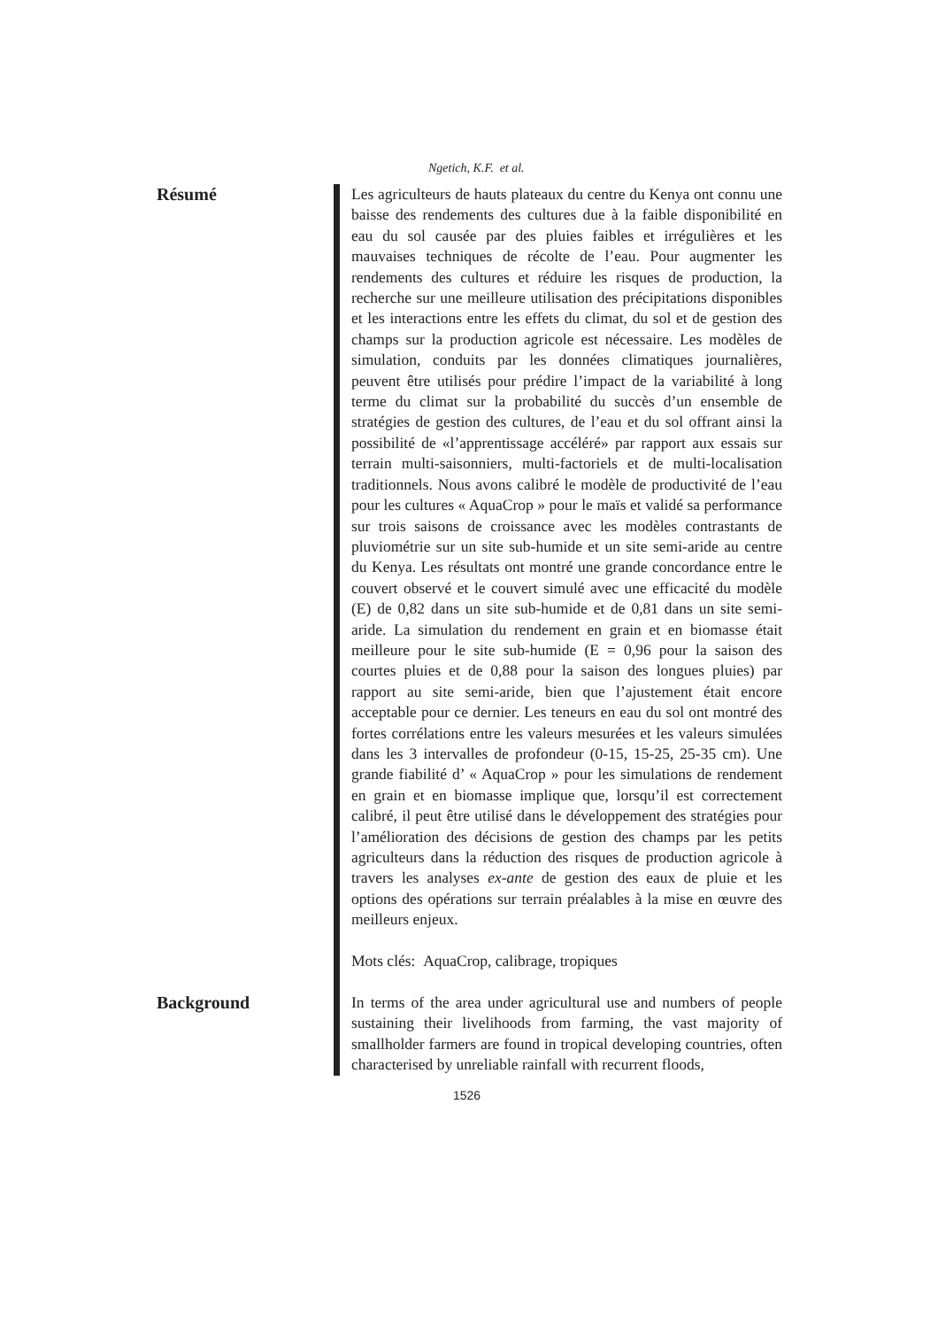Ngetich, K.F. et al.
Résumé
Les agriculteurs de hauts plateaux du centre du Kenya ont connu une baisse des rendements des cultures due à la faible disponibilité en eau du sol causée par des pluies faibles et irrégulières et les mauvaises techniques de récolte de l’eau. Pour augmenter les rendements des cultures et réduire les risques de production, la recherche sur une meilleure utilisation des précipitations disponibles et les interactions entre les effets du climat, du sol et de gestion des champs sur la production agricole est nécessaire. Les modèles de simulation, conduits par les données climatiques journalières, peuvent être utilisés pour prédire l’impact de la variabilité à long terme du climat sur la probabilité du succès d’un ensemble de stratégies de gestion des cultures, de l’eau et du sol offrant ainsi la possibilité de «l’apprentissage accéléré» par rapport aux essais sur terrain multi-saisonniers, multi-factoriels et de multi-localisation traditionnels. Nous avons calibré le modèle de productivité de l’eau pour les cultures « AquaCrop » pour le maïs et validé sa performance sur trois saisons de croissance avec les modèles contrastants de pluviométrie sur un site sub-humide et un site semi-aride au centre du Kenya. Les résultats ont montré une grande concordance entre le couvert observé et le couvert simulé avec une efficacité du modèle (E) de 0,82 dans un site sub-humide et de 0,81 dans un site semi-aride. La simulation du rendement en grain et en biomasse était meilleure pour le site sub-humide (E = 0,96 pour la saison des courtes pluies et de 0,88 pour la saison des longues pluies) par rapport au site semi-aride, bien que l’ajustement était encore acceptable pour ce dernier. Les teneurs en eau du sol ont montré des fortes corrélations entre les valeurs mesurées et les valeurs simulées dans les 3 intervalles de profondeur (0-15, 15-25, 25-35 cm). Une grande fiabilité d’ « AquaCrop » pour les simulations de rendement en grain et en biomasse implique que, lorsqu’il est correctement calibré, il peut être utilisé dans le développement des stratégies pour l’amélioration des décisions de gestion des champs par les petits agriculteurs dans la réduction des risques de production agricole à travers les analyses ex-ante de gestion des eaux de pluie et les options des opérations sur terrain préalables à la mise en œuvre des meilleurs enjeux.
Mots clés: AquaCrop, calibrage, tropiques
Background
In terms of the area under agricultural use and numbers of people sustaining their livelihoods from farming, the vast majority of smallholder farmers are found in tropical developing countries, often characterised by unreliable rainfall with recurrent floods,
1526